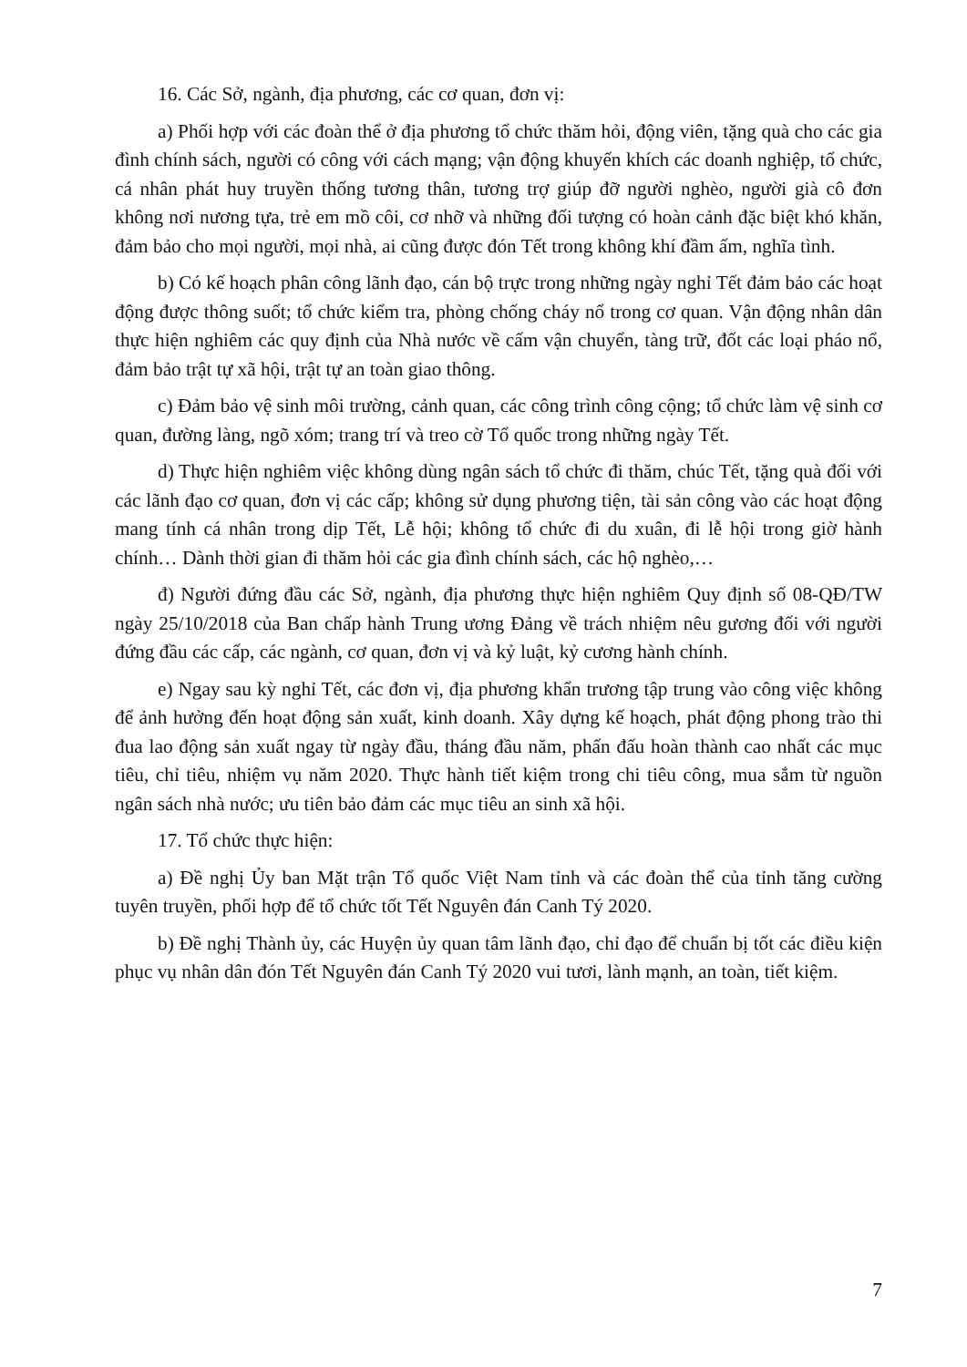16. Các Sở, ngành, địa phương, các cơ quan, đơn vị:
a) Phối hợp với các đoàn thể ở địa phương tổ chức thăm hỏi, động viên, tặng quà cho các gia đình chính sách, người có công với cách mạng; vận động khuyến khích các doanh nghiệp, tổ chức, cá nhân phát huy truyền thống tương thân, tương trợ giúp đỡ người nghèo, người già cô đơn không nơi nương tựa, trẻ em mồ côi, cơ nhỡ và những đối tượng có hoàn cảnh đặc biệt khó khăn, đảm bảo cho mọi người, mọi nhà, ai cũng được đón Tết trong không khí đầm ấm, nghĩa tình.
b) Có kế hoạch phân công lãnh đạo, cán bộ trực trong những ngày nghỉ Tết đảm bảo các hoạt động được thông suốt; tổ chức kiểm tra, phòng chống cháy nổ trong cơ quan. Vận động nhân dân thực hiện nghiêm các quy định của Nhà nước về cấm vận chuyển, tàng trữ, đốt các loại pháo nổ, đảm bảo trật tự xã hội, trật tự an toàn giao thông.
c) Đảm bảo vệ sinh môi trường, cảnh quan, các công trình công cộng; tổ chức làm vệ sinh cơ quan, đường làng, ngõ xóm; trang trí và treo cờ Tổ quốc trong những ngày Tết.
d) Thực hiện nghiêm việc không dùng ngân sách tổ chức đi thăm, chúc Tết, tặng quà đối với các lãnh đạo cơ quan, đơn vị các cấp; không sử dụng phương tiện, tài sản công vào các hoạt động mang tính cá nhân trong dịp Tết, Lễ hội; không tổ chức đi du xuân, đi lễ hội trong giờ hành chính… Dành thời gian đi thăm hỏi các gia đình chính sách, các hộ nghèo,…
đ) Người đứng đầu các Sở, ngành, địa phương thực hiện nghiêm Quy định số 08-QĐ/TW ngày 25/10/2018 của Ban chấp hành Trung ương Đảng về trách nhiệm nêu gương đối với người đứng đầu các cấp, các ngành, cơ quan, đơn vị và kỷ luật, kỷ cương hành chính.
e) Ngay sau kỳ nghỉ Tết, các đơn vị, địa phương khẩn trương tập trung vào công việc không để ảnh hưởng đến hoạt động sản xuất, kinh doanh. Xây dựng kế hoạch, phát động phong trào thi đua lao động sản xuất ngay từ ngày đầu, tháng đầu năm, phấn đấu hoàn thành cao nhất các mục tiêu, chỉ tiêu, nhiệm vụ năm 2020. Thực hành tiết kiệm trong chi tiêu công, mua sắm từ nguồn ngân sách nhà nước; ưu tiên bảo đảm các mục tiêu an sinh xã hội.
17. Tổ chức thực hiện:
a) Đề nghị Ủy ban Mặt trận Tổ quốc Việt Nam tỉnh và các đoàn thể của tỉnh tăng cường tuyên truyền, phối hợp để tổ chức tốt Tết Nguyên đán Canh Tý 2020.
b) Đề nghị Thành ủy, các Huyện ủy quan tâm lãnh đạo, chỉ đạo để chuẩn bị tốt các điều kiện phục vụ nhân dân đón Tết Nguyên đán Canh Tý 2020 vui tươi, lành mạnh, an toàn, tiết kiệm.
7